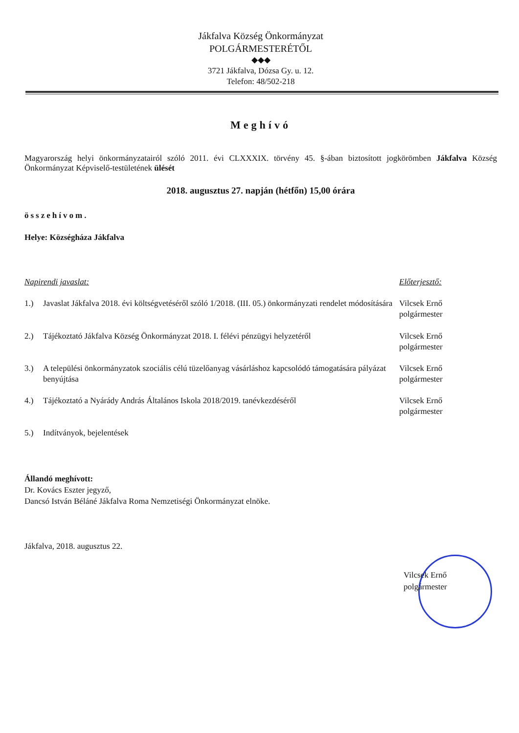Jákfalva Község Önkormányzat
POLGÁRMESTERÉTŐL
◆◆◆
3721 Jákfalva, Dózsa Gy. u. 12.
Telefon: 48/502-218
Meghívó
Magyarország helyi önkormányzatairól szóló 2011. évi CLXXXIX. törvény 45. §-ában biztosított jogkörömben Jákfalva Község Önkormányzat Képviselő-testületének ülését
2018. augusztus 27. napján (hétfőn) 15,00 órára
összehívom.
Helye: Községháza Jákfalva
| Napirendi javaslat: | | Előterjesztő: |
| 1.) | Javaslat Jákfalva 2018. évi költségvetéséről szóló 1/2018. (III. 05.) önkormányzati rendelet módosítására | Vilcsek Ernő polgármester |
| 2.) | Tájékoztató Jákfalva Község Önkormányzat 2018. I. félévi pénzügyi helyzetéről | Vilcsek Ernő polgármester |
| 3.) | A települési önkormányzatok szociális célú tüzelőanyag vásárláshoz kapcsolódó támogatására pályázat benyújtása | Vilcsek Ernő polgármester |
| 4.) | Tájékoztató a Nyárády András Általános Iskola 2018/2019. tanévkezdéséről | Vilcsek Ernő polgármester |
| 5.) | Indítványok, bejelentések | |
Állandó meghívott:
Dr. Kovács Eszter jegyző,
Dancsó István Béláné Jákfalva Roma Nemzetiségi Önkormányzat elnöke.
Jákfalva, 2018. augusztus 22.
Vilcsek Ernő
polgármester